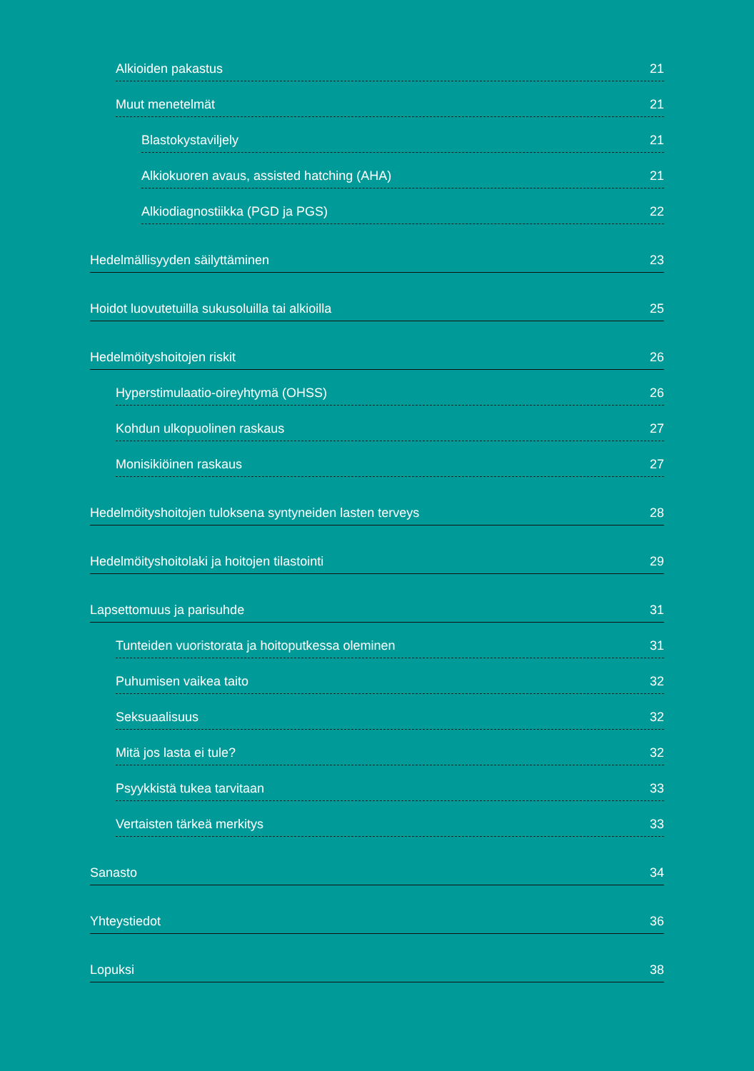Alkioiden pakastus 21
Muut menetelmät 21
Blastokystaviljely 21
Alkiokuoren avaus, assisted hatching (AHA) 21
Alkiodiagnostiikka (PGD ja PGS) 22
Hedelmällisyyden säilyttäminen 23
Hoidot luovutetuilla sukusoluilla tai alkioilla 25
Hedelmöityshoitojen riskit 26
Hyperstimulaatio-oireyhtymä (OHSS) 26
Kohdun ulkopuolinen raskaus 27
Monisikiöinen raskaus 27
Hedelmöityshoitojen tuloksena syntyneiden lasten terveys 28
Hedelmöityshoitolaki ja hoitojen tilastointi 29
Lapsettomuus ja parisuhde 31
Tunteiden vuoristorata ja hoitoputkessa oleminen 31
Puhumisen vaikea taito 32
Seksuaalisuus 32
Mitä jos lasta ei tule? 32
Psyykkistä tukea tarvitaan 33
Vertaisten tärkeä merkitys 33
Sanasto 34
Yhteystiedot 36
Lopuksi 38